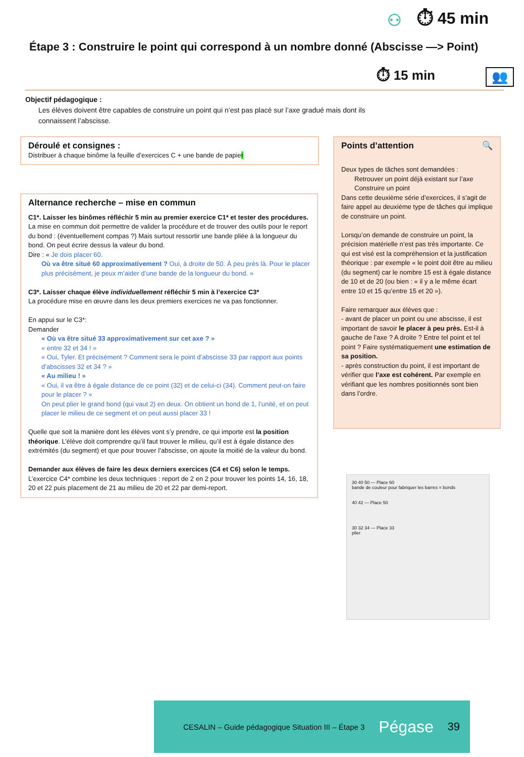⚇ ⏱ 45 min
Étape 3 : Construire le point qui correspond à un nombre donné (Abscisse —> Point)
⏱ 15 min 👥
Objectif pédagogique :
Les élèves doivent être capables de construire un point qui n’est pas placé sur l’axe gradué mais dont ils connaissent l’abscisse.
Déroulé et consignes :
Distribuer à chaque binôme la feuille d’exercices C + une bande de papier
Alternance recherche – mise en commun
C1*. Laisser les binômes réfléchir 5 min au premier exercice C1* et tester des procédures.
La mise en commun doit permettre de valider la procédure et de trouver des outils pour le report du bond : (éventuellement compas ?) Mais surtout ressortir une bande pliée à la longueur du bond. On peut écrire dessus la valeur du bond.
Dire : « Je dois placer 60.
Où va être situé 60 approximativement ? Oui, à droite de 50. À peu près là. Pour le placer plus précisément, je peux m’aider d’une bande de la longueur du bond. »
C3*. Laisser chaque élève individuellement réfléchir 5 min à l’exercice C3*
La procédure mise en œuvre dans les deux premiers exercices ne va pas fonctionner.
En appui sur le C3*:
Demander
« Où va être situé 33 approximativement sur cet axe ? »
« entre 32 et 34 ! »
« Oui, Tyler. Et précisément ? Comment sera le point d’abscisse 33 par rapport aux points d’abscisses 32 et 34 ? »
« Au milieu ! »
« Oui, il va être à égale distance de ce point (32) et de celui-ci (34). Comment peut-on faire pour le placer ? »
On peut plier le grand bond (qui vaut 2) en deux. On obtient un bond de 1, l’unité, et on peut placer le milieu de ce segment et on peut aussi placer 33 !
Quelle que soit la manière dont les élèves vont s’y prendre, ce qui importe est la position théorique. L’élève doit comprendre qu’il faut trouver le milieu, qu’il est à égale distance des extrémités (du segment) et que pour trouver l’abscisse, on ajoute la moitié de la valeur du bond.
Demander aux élèves de faire les deux derniers exercices (C4 et C6) selon le temps.
L’exercice C4* combine les deux techniques : report de 2 en 2 pour trouver les points 14, 16, 18, 20 et 22 puis placement de 21 au milieu de 20 et 22 par demi-report.
Points d’attention 🔍
Deux types de tâches sont demandées :
Retrouver un point déjà existant sur l’axe
Construire un point
Dans cette deuxième série d’exercices, il s’agit de faire appel au deuxième type de tâches qui implique de construire un point.
Lorsqu’on demande de construire un point, la précision matérielle n’est pas très importante. Ce qui est visé est la compréhension et la justification théorique : par exemple « le point doit être au milieu (du segment) car le nombre 15 est à égale distance de 10 et de 20 (ou bien : « il y a le même écart entre 10 et 15 qu’entre 15 et 20 »).
Faire remarquer aux élèves que :
- avant de placer un point ou une abscisse, il est important de savoir le placer à peu près. Est-il à gauche de l’axe ? A droite ? Entre tel point et tel point ? Faire systématiquement une estimation de sa position.
- après construction du point, il est important de vérifier que l’axe est cohérent. Par exemple en vérifiant que les nombres positionnés sont bien dans l’ordre.
30 40 50 — Place 60
bande de couleur pour fabriquer les barres = bonds
40 42 — Place 50
30 32 34 — Place 33
plier
CESALIN – Guide pédagogique Situation III – Étape 3 Pégase 39